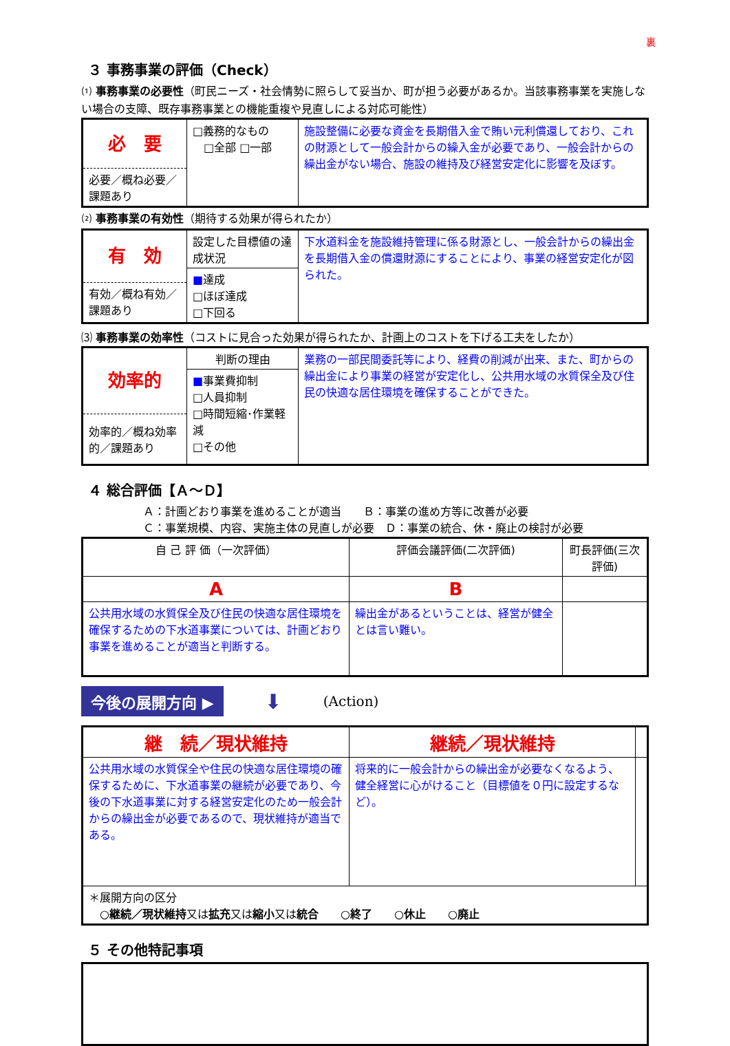裏
３ 事務事業の評価（Check）
⑴ 事務事業の必要性（町民ニーズ・社会情勢に照らして妥当か、町が担う必要があるか。当該事務事業を実施しない場合の支障、既存事務事業との機能重複や見直しによる対応可能性）
| 必 要 必要／概ね必要／課題あり | □義務的なもの □全部 □一部 | 施設整備に必要な資金を長期借入金で賄い元利償還しており、これの財源として一般会計からの繰入金が必要であり、一般会計からの繰出金がない場合、施設の維持及び経営安定化に影響を及ぼす。 |
⑵ 事務事業の有効性（期待する効果が得られたか）
| 有 効 有効／概ね有効／課題あり | 設定した目標値の達成状況 ■ 達成 □ほぼ達成 □下回る | 下水道料金を施設維持管理に係る財源とし、一般会計からの繰出金を長期借入金の償還財源にすることにより、事業の経営安定化が図られた。 |
⑶ 事務事業の効率性（コストに見合った効果が得られたか、計画上のコストを下げる工夫をしたか）
| 効率的 効率的／概ね効率的／課題あり | 判断の理由 ■ 事業費抑制 □人員抑制 □時間短縮･作業軽減 □その他 | 業務の一部民間委託等により、経費の削減が出来、また、町からの繰出金により事業の経営が安定化し、公共用水域の水質保全及び住民の快適な居住環境を確保することができた。 |
４ 総合評価【Ａ～Ｄ】
Ａ：計画どおり事業を進めることが適当　　Ｂ：事業の進め方等に改善が必要
Ｃ：事業規模、内容、実施主体の見直しが必要　Ｄ：事業の統合、休・廃止の検討が必要
| 自 己 評 価（一次評価） | 評価会議評価(二次評価) | 町長評価(三次評価) |
| A | B | |
| 公共用水域の水質保全及び住民の快適な居住環境を確保するための下水道事業については、計画どおり事業を進めることが適当と判断する。 | 繰出金があるということは、経営が健全とは言い難い。 | |
今後の展開方向 ▶ ⬇ (Action)
| 継 続／現状維持 | 継続／現状維持 | |
| 公共用水域の水質保全や住民の快適な居住環境の確保するために、下水道事業の継続が必要であり、今後の下水道事業に対する経営安定化のため一般会計からの繰出金が必要であるので、現状維持が適当である。 | 将来的に一般会計からの繰出金が必要なくなるよう、健全経営に心がけること（目標値を０円に設定するなど）。 | |
| ＊展開方向の区分 ○継続／現状維持 又は 拡充 又は 縮小 又は 統合 ○終了 ○休止 ○廃止 | | |
５ その他特記事項